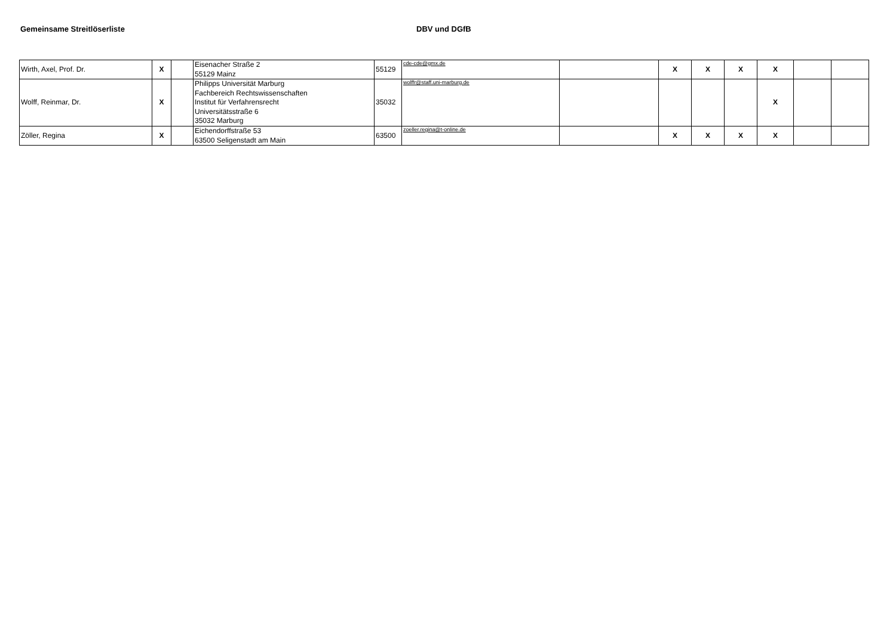Gemeinsame Streitlöserliste DBV und DGfB
| Wirth, Axel, Prof. Dr. | X | | Eisenacher Straße 2 55129 Mainz | 55129 | cde-cde@gmx.de | | X | X | X | X | | |
| Wolff, Reinmar, Dr. | X | | Philipps Universität Marburg Fachbereich Rechtswissenschaften Institut für Verfahrensrecht Universitätsstraße 6 35032 Marburg | 35032 | wolffr@staff.uni-marburg.de | | | | | X | | |
| Zöller, Regina | X | | Eichendorffstraße 53 63500 Seligenstadt am Main | 63500 | zoeller.regina@t-online.de | | X | X | X | X | | |